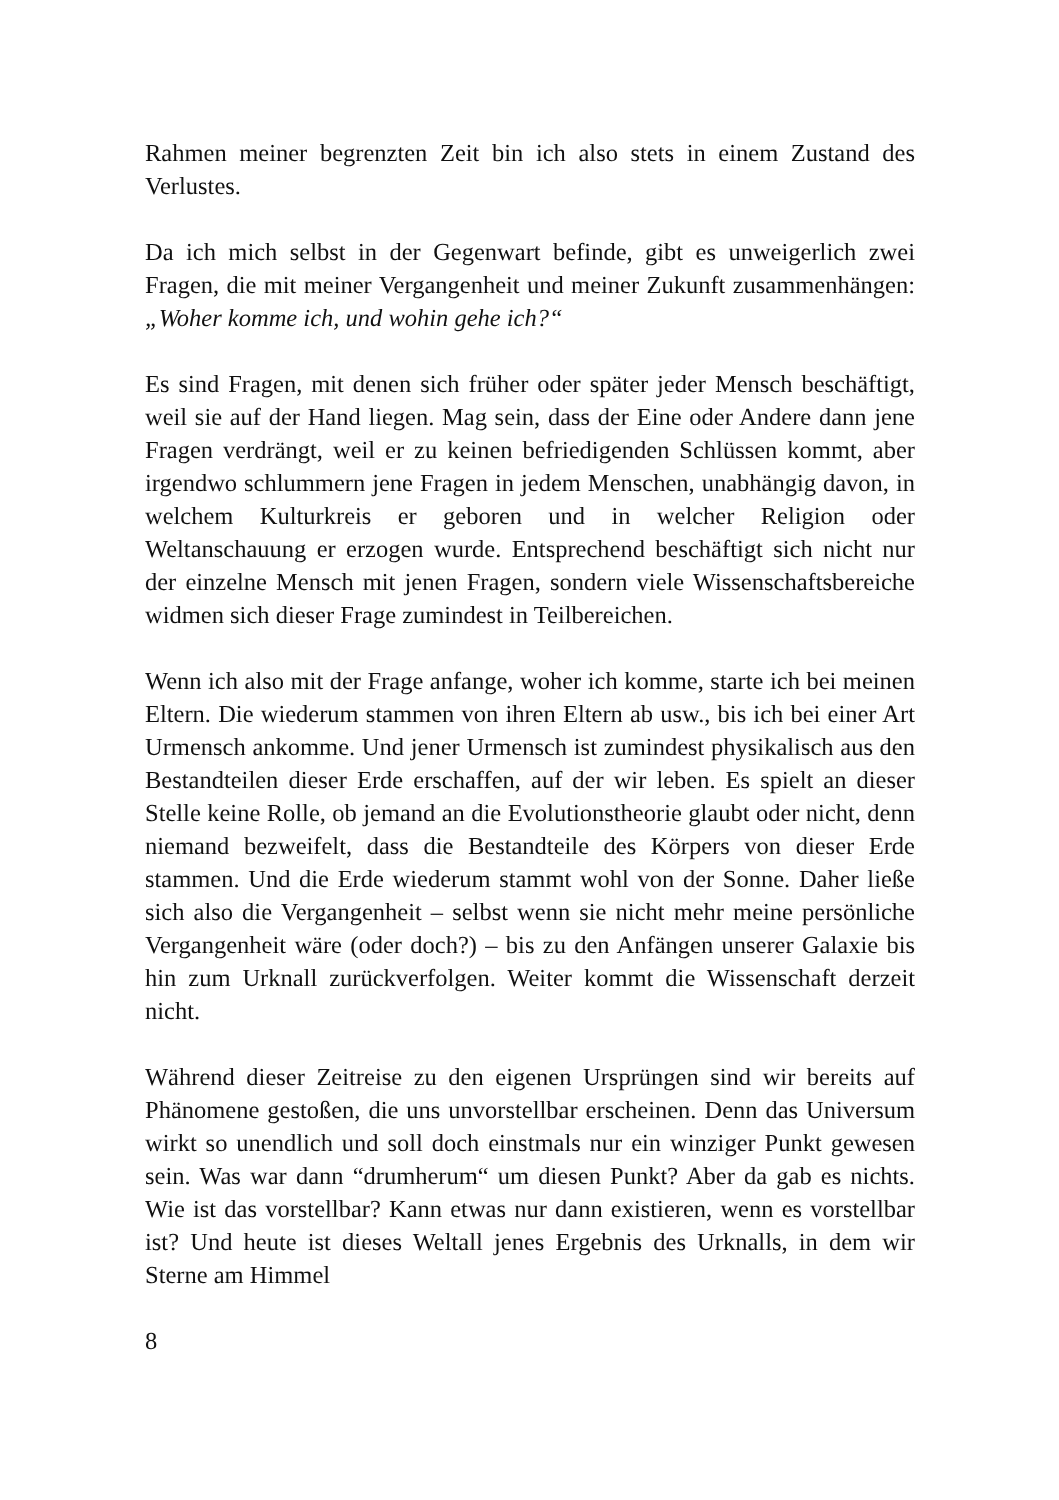Rahmen meiner begrenzten Zeit bin ich also stets in einem Zustand des Verlustes.
Da ich mich selbst in der Gegenwart befinde, gibt es unweigerlich zwei Fragen, die mit meiner Vergangenheit und meiner Zukunft zusammenhängen: „Woher komme ich, und wohin gehe ich?“
Es sind Fragen, mit denen sich früher oder später jeder Mensch beschäftigt, weil sie auf der Hand liegen. Mag sein, dass der Eine oder Andere dann jene Fragen verdrängt, weil er zu keinen befriedigenden Schlüssen kommt, aber irgendwo schlummern jene Fragen in jedem Menschen, unabhängig davon, in welchem Kulturkreis er geboren und in welcher Religion oder Weltanschauung er erzogen wurde. Entsprechend beschäftigt sich nicht nur der einzelne Mensch mit jenen Fragen, sondern viele Wissenschaftsbereiche widmen sich dieser Frage zumindest in Teilbereichen.
Wenn ich also mit der Frage anfange, woher ich komme, starte ich bei meinen Eltern. Die wiederum stammen von ihren Eltern ab usw., bis ich bei einer Art Urmensch ankomme. Und jener Urmensch ist zumindest physikalisch aus den Bestandteilen dieser Erde erschaffen, auf der wir leben. Es spielt an dieser Stelle keine Rolle, ob jemand an die Evolutionstheorie glaubt oder nicht, denn niemand bezweifelt, dass die Bestandteile des Körpers von dieser Erde stammen. Und die Erde wiederum stammt wohl von der Sonne. Daher ließe sich also die Vergangenheit – selbst wenn sie nicht mehr meine persönliche Vergangenheit wäre (oder doch?) – bis zu den Anfängen unserer Galaxie bis hin zum Urknall zurückverfolgen. Weiter kommt die Wissenschaft derzeit nicht.
Während dieser Zeitreise zu den eigenen Ursprüngen sind wir bereits auf Phänomene gestoßen, die uns unvorstellbar erscheinen. Denn das Universum wirkt so unendlich und soll doch einstmals nur ein winziger Punkt gewesen sein. Was war dann “drumherum“ um diesen Punkt? Aber da gab es nichts. Wie ist das vorstellbar? Kann etwas nur dann existieren, wenn es vorstellbar ist? Und heute ist dieses Weltall jenes Ergebnis des Urknalls, in dem wir Sterne am Himmel
8